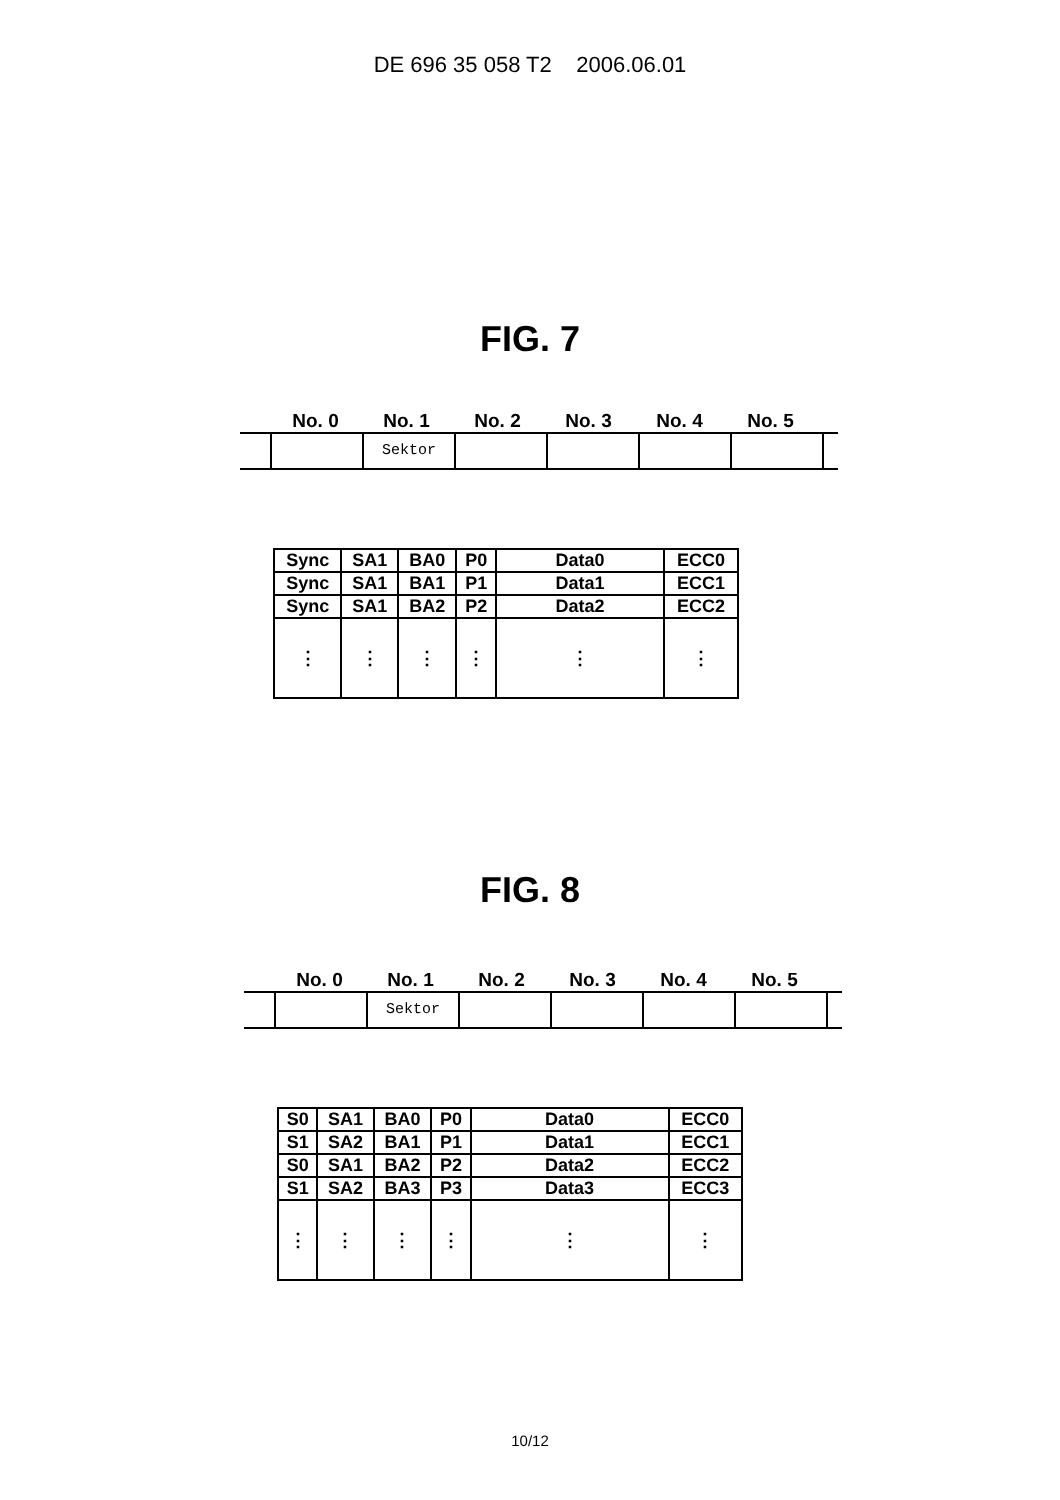DE 696 35 058 T2 2006.06.01
FIG. 7
No. 0 No. 1 No. 2 No. 3 No. 4 No. 5
Sektor
| Sync | SA1 | BA0 | P0 | Data0 | ECC0 |
| Sync | SA1 | BA1 | P1 | Data1 | ECC1 |
| Sync | SA1 | BA2 | P2 | Data2 | ECC2 |
| ⋮ | ⋮ | ⋮ | ⋮ | ⋮ | ⋮ |
FIG. 8
No. 0 No. 1 No. 2 No. 3 No. 4 No. 5
Sektor
| S0 | SA1 | BA0 | P0 | Data0 | ECC0 |
| S1 | SA2 | BA1 | P1 | Data1 | ECC1 |
| S0 | SA1 | BA2 | P2 | Data2 | ECC2 |
| S1 | SA2 | BA3 | P3 | Data3 | ECC3 |
| ⋮ | ⋮ | ⋮ | ⋮ | ⋮ | ⋮ |
10/12